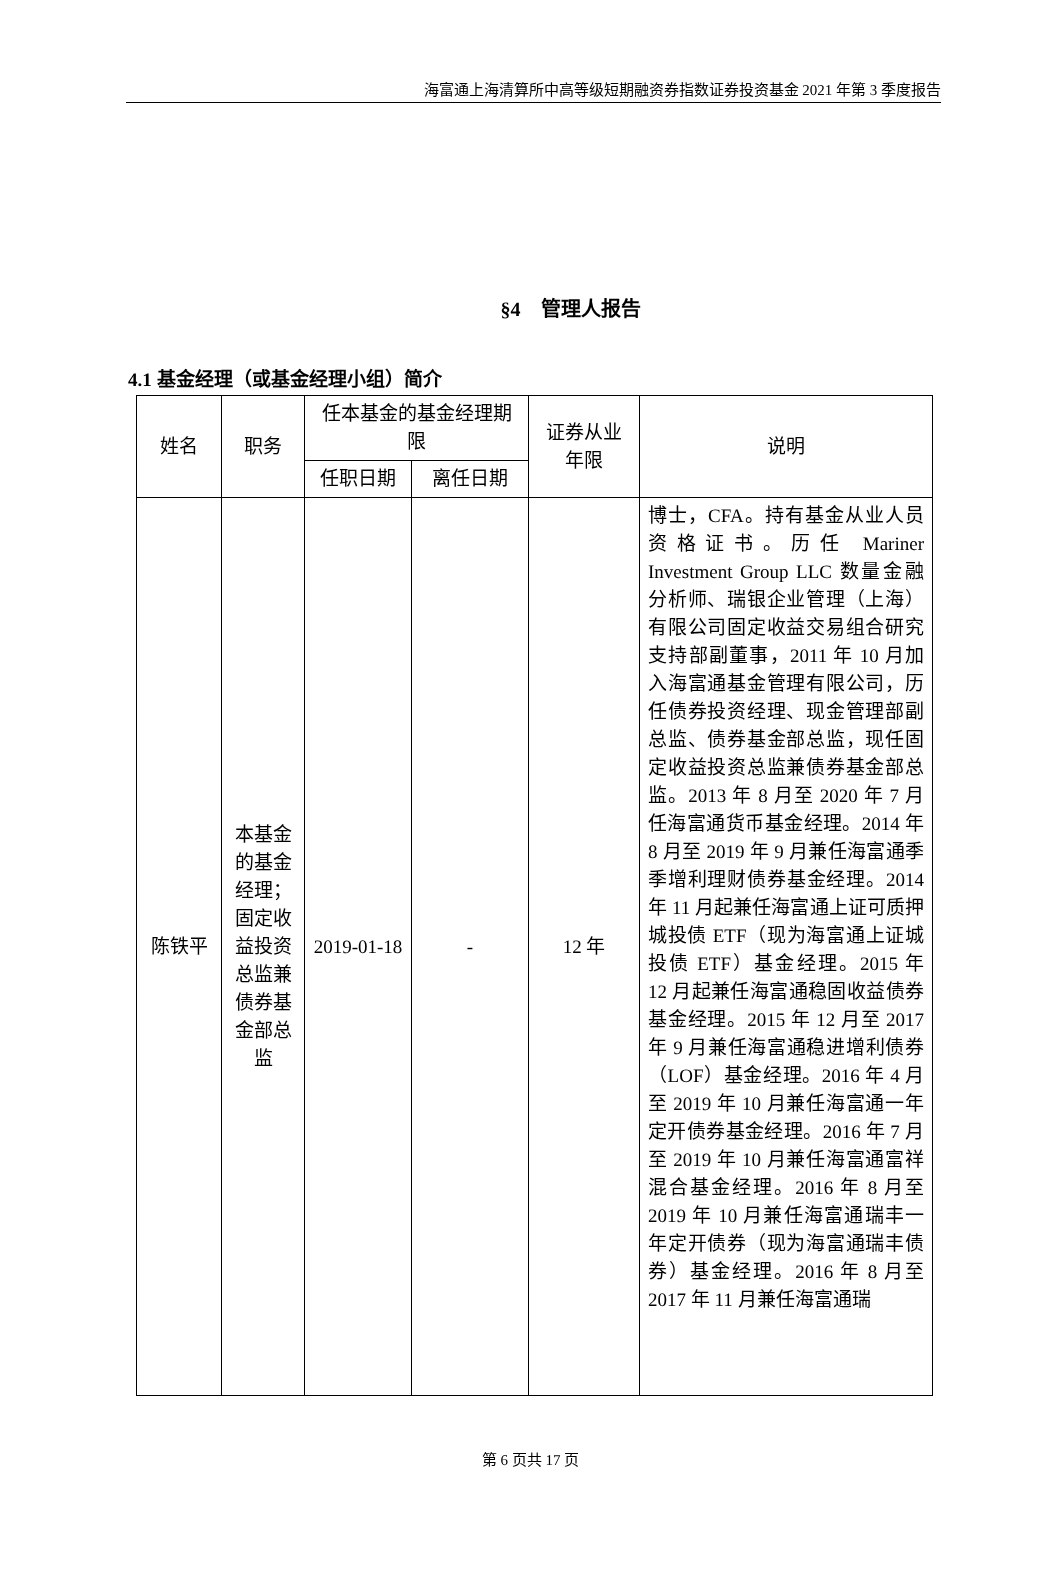海富通上海清算所中高等级短期融资券指数证券投资基金 2021 年第 3 季度报告
§4　管理人报告
4.1 基金经理（或基金经理小组）简介
| 姓名 | 职务 | 任本基金的基金经理期限 | | 证券从业年限 | 说明 |
| --- | --- | --- | --- | --- | --- |
| | | 任职日期 | 离任日期 | | |
| 陈铁平 | 本基金的基金经理；固定收益投资总监兼债券基金部总监 | 2019-01-18 | - | 12 年 | 博士，CFA。持有基金从业人员资格证书。历任 Mariner Investment Group LLC 数量金融分析师、瑞银企业管理（上海）有限公司固定收益交易组合研究支持部副董事，2011 年 10 月加入海富通基金管理有限公司，历任债券投资经理、现金管理部副总监、债券基金部总监，现任固定收益投资总监兼债券基金部总监。2013 年 8 月至 2020 年 7 月任海富通货币基金经理。2014 年 8 月至 2019 年 9 月兼任海富通季季增利理财债券基金经理。2014 年 11 月起兼任海富通上证可质押城投债 ETF（现为海富通上证城投债 ETF）基金经理。2015 年 12 月起兼任海富通稳固收益债券基金经理。2015 年 12 月至 2017 年 9 月兼任海富通稳进增利债券（LOF）基金经理。2016 年 4 月至 2019 年 10 月兼任海富通一年定开债券基金经理。2016 年 7 月至 2019 年 10 月兼任海富通富祥混合基金经理。2016 年 8 月至 2019 年 10 月兼任海富通瑞丰一年定开债券（现为海富通瑞丰债券）基金经理。2016 年 8 月至 2017 年 11 月兼任海富通瑞 |
第 6 页共 17 页